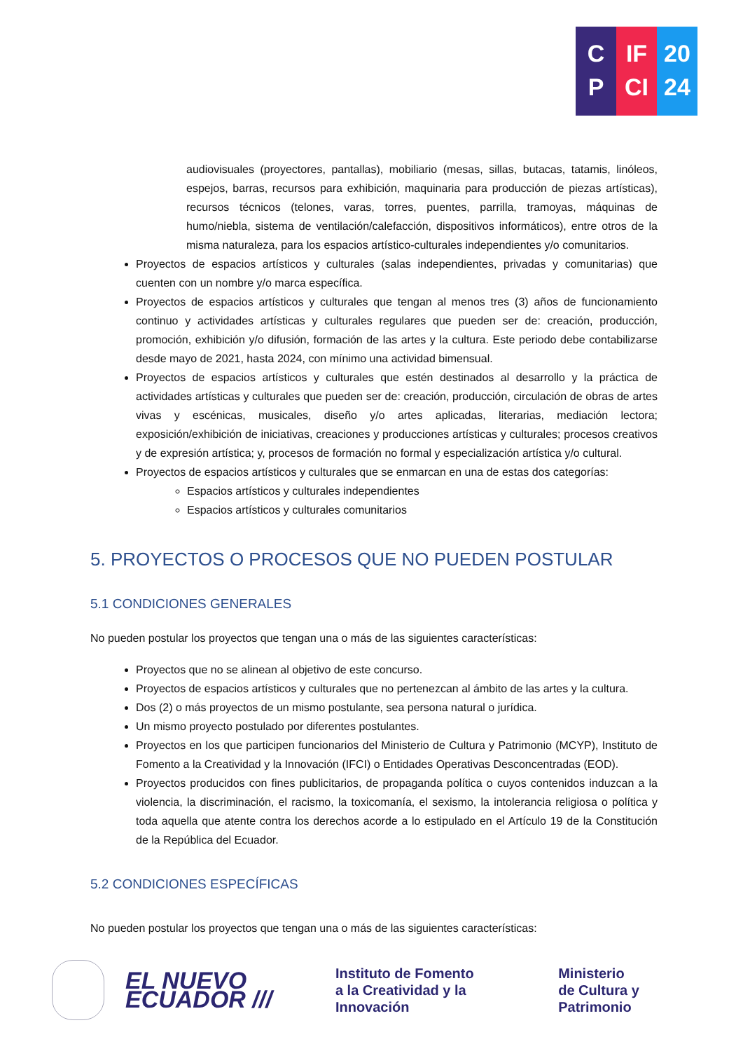C
P
IF
CI
20
24
audiovisuales (proyectores, pantallas), mobiliario (mesas, sillas, butacas, tatamis, linóleos, espejos, barras, recursos para exhibición, maquinaria para producción de piezas artísticas), recursos técnicos (telones, varas, torres, puentes, parrilla, tramoyas, máquinas de humo/niebla, sistema de ventilación/calefacción, dispositivos informáticos), entre otros de la misma naturaleza, para los espacios artístico-culturales independientes y/o comunitarios.
Proyectos de espacios artísticos y culturales (salas independientes, privadas y comunitarias) que cuenten con un nombre y/o marca específica.
Proyectos de espacios artísticos y culturales que tengan al menos tres (3) años de funcionamiento continuo y actividades artísticas y culturales regulares que pueden ser de: creación, producción, promoción, exhibición y/o difusión, formación de las artes y la cultura. Este periodo debe contabilizarse desde mayo de 2021, hasta 2024, con mínimo una actividad bimensual.
Proyectos de espacios artísticos y culturales que estén destinados al desarrollo y la práctica de actividades artísticas y culturales que pueden ser de: creación, producción, circulación de obras de artes vivas y escénicas, musicales, diseño y/o artes aplicadas, literarias, mediación lectora; exposición/exhibición de iniciativas, creaciones y producciones artísticas y culturales; procesos creativos y de expresión artística; y, procesos de formación no formal y especialización artística y/o cultural.
Proyectos de espacios artísticos y culturales que se enmarcan en una de estas dos categorías:
Espacios artísticos y culturales independientes
Espacios artísticos y culturales comunitarios
5. PROYECTOS O PROCESOS QUE NO PUEDEN POSTULAR
5.1 CONDICIONES GENERALES
No pueden postular los proyectos que tengan una o más de las siguientes características:
Proyectos que no se alinean al objetivo de este concurso.
Proyectos de espacios artísticos y culturales que no pertenezcan al ámbito de las artes y la cultura.
Dos (2) o más proyectos de un mismo postulante, sea persona natural o jurídica.
Un mismo proyecto postulado por diferentes postulantes.
Proyectos en los que participen funcionarios del Ministerio de Cultura y Patrimonio (MCYP), Instituto de Fomento a la Creatividad y la Innovación (IFCI) o Entidades Operativas Desconcentradas (EOD).
Proyectos producidos con fines publicitarios, de propaganda política o cuyos contenidos induzcan a la violencia, la discriminación, el racismo, la toxicomanía, el sexismo, la intolerancia religiosa o política y toda aquella que atente contra los derechos acorde a lo estipulado en el Artículo 19 de la Constitución de la República del Ecuador.
5.2 CONDICIONES ESPECÍFICAS
No pueden postular los proyectos que tengan una o más de las siguientes características:
EL NUEVO
ECUADOR ///
Instituto de Fomento
a la Creatividad y la Innovación
Ministerio
de Cultura y Patrimonio